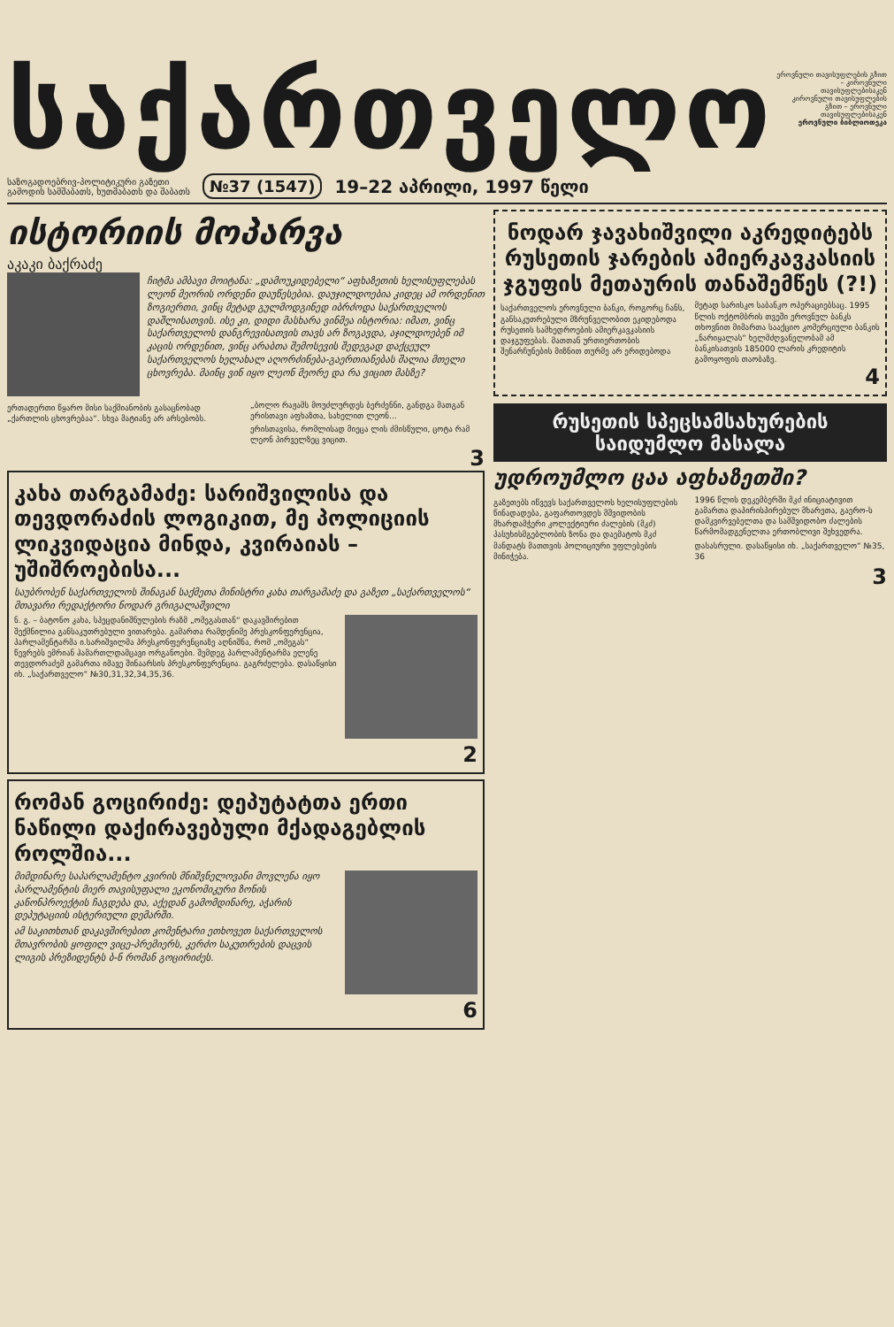საქართველო
ეროვნული თავისუფლების გზით – კიროვნული თავისუფლებისაკენ
კიროვნული თავისუფლების გზით – ეროვნული თავისუფლებისაკენ
ეროვნული ბიბლიოთეკა
საზოგადოებრივ-პოლიტიკური გაზეთი
გამოდის სამშაბათს, ხუთშაბათს და შაბათს
№37 (1547) 19–22 აპრილი, 1997 წელი
ისტორიის მოპარვა
აკაკი ბაქრაძე
ჩიტმა ამბავი მოიტანა: „დამოუკიდებელი“ აფხაზეთის ხელისუფლებას ლეონ მეორის ორდენი დაუწესებია. დაუჯილდოებია კიდეც ამ ორდენით ზოგიერთი, ვინც მეტად გულმოდგინედ იბრძოდა საქართველოს დაშლისათვის. ისე კი, დიდი მასხარა ვინმეა ისტორია: იმათ, ვინც საქართველოს დანგრევისათვის თავს არ ზოგავდა, აჯილდოებენ იმ კაცის ორდენით, ვინც არაბთა შემოსევის შედეგად დაქცეულ საქართველოს ხელახალ აღორძინება-გაერთიანებას შალია მთელი ცხოვრება. მაინც ვინ იყო ლეონ მეორე და რა ვიცით მასზე?
ერთადერთი წყარო მისი საქმიანობის გასაცნობად „ქართლის ცხოვრებაა“. სხვა მატიანე არ არსებობს.
„ბოლო რაჟამს მოუძლურდეს ბერძენნი, განდგა მათგან ერისთავი აფხაზთა, სახელით ლეონ...
ერისთავისა, რომლისად მიეცა ლის ძმისწული, ცოტა რამ ლეონ პირველზეც ვიცით.
3
კახა თარგამაძე: სარიშვილისა და თევდორაძის ლოგიკით, მე პოლიციის ლიკვიდაცია მინდა, კვირაიას – უშიშროებისა...
საუბრობენ საქართველოს შინაგან საქმეთა მინისტრი კახა თარგამაძე და გაზეთ „საქართველოს“ მთავარი რედაქტორი ნოდარ გრიგალაშვილი
ნ. გ. – ბატონო კახა, სპეცდანიშნულების რაზმ „ომეგასთან“ დაკავშირებით შექმნილია განსაკუთრებული ვითარება. გამართა რამდენიმე პრესკონფერენცია, პარლამენტარმა ი.სარიშვილმა პრესკონფერენციაზე აღნიშნა, რომ „ომეგას“ წევრებს ემრიან ჰამართლდამცავი ორგანოები. შემდეგ პარლამენტარმა ელენე თევდორაძემ გამართა იმავე შინაარსის პრესკონფერენცია. გაგრძელება. დასაწყისი იხ. „საქართველო“ №30,31,32,34,35,36.
2
რომან გოცირიძე: დეპუტატთა ერთი ნაწილი დაქირავებული მქადაგებლის როლშია...
მიმდინარე საპარლამენტო კვირის მნიშვნელოვანი მოვლენა იყო პარლამენტის მიერ თავისუფალი ეკონომიკური ზონის კანონპროექტის ჩაგდება და, აქედან გამომდინარე, აჭარის დეპუტაციის ისტერიული დემარში.
ამ საკითხთან დაკავშირებით კომენტარი ეთხოვეთ საქართველოს მთავრობის ყოფილ ვიცე-პრემიერს, კერძო საკუთრების დაცვის ლიგის პრეზიდენტს ბ-ნ რომან გოცირიძეს.
6
ნოდარ ჯავახიშვილი აკრედიტებს რუსეთის ჯარების ამიერკავკასიის ჯგუფის მეთაურის თანაშემწეს (?!)
საქართველოს ეროვნული ბანკი, როგორც ჩანს, განსაკუთრებული მზრუნველობით ეკიდებოდა რუსეთის სამხედროების ამიერკავკასიის დაჯგუფებას. მათთან ურთიერთობის შენარჩუნების მიზნით თურმე არ ერიდებოდა მეტად სარისკო საბანკო ოპერაციებსაც. 1995 წლის ოქტომბრის თვეში ეროვნულ ბანკს თხოვნით მიმართა სააქციო კომერციული ბანკის „ნარიყალას“ ხელმძღვანელობამ ამ ბანკისათვის 185000 ლარის კრედიტის გამოყოფის თაობაზე.
4
რუსეთის სპეცსამსახურების საიდუმლო მასალა
უდროუმლო ცაა აფხაზეთში?
გაზეთებს იწვევს საქართველოს ხელისუფლების წინადადება, გაფართოვდეს მშვიდობის მხარდამჭერი კოლექტიური ძალების (მკძ) პასუხისმგებლობის ზონა და დაემატოს მკძ მანდატს მათთვის პოლიციური უფლებების მინიჭება.
1996 წლის დეკემბერში მკძ ინიციატივით გამართა დაპირისპირებულ მხარეთა, გაერო-ს დამკვირვებელთა და სამშვიდობო ძალების წარმომადგენელთა ერთობლივი შეხვედრა.
დასასრული. დასაწყისი იხ. „საქართველო“ №35, 36
3